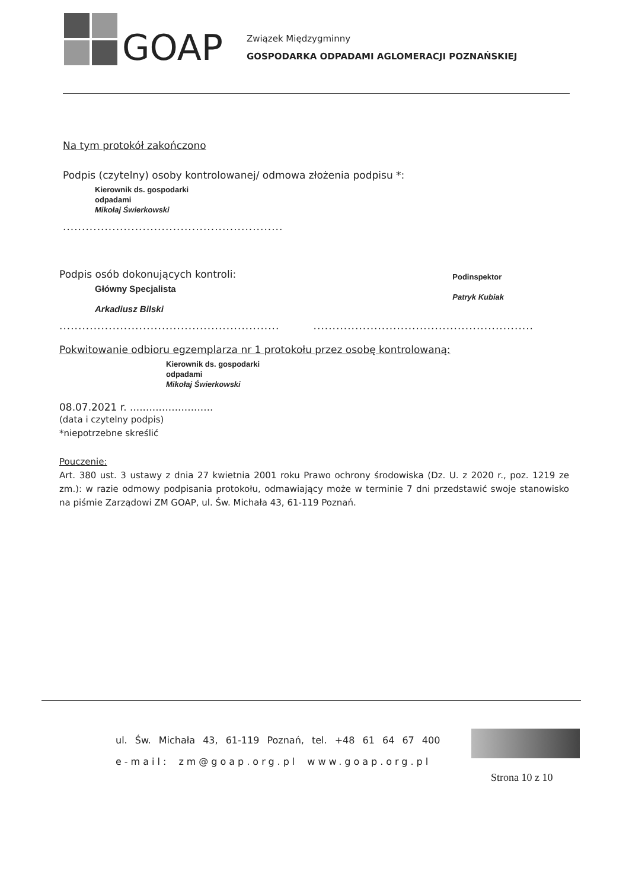GOAP
Związek Międzygminny
GOSPODARKA ODPADAMI AGLOMERACJI POZNAŃSKIEJ
Na tym protokół zakończono
Podpis (czytelny) osoby kontrolowanej/ odmowa złożenia podpisu *:
Kierownik ds. gospodarki
odpadami
Mikołaj Świerkowski
..........................................................
Podpis osób dokonujących kontroli:
Główny Specjalista
Arkadiusz Bilski
Podinspektor
Patryk Kubiak
....................................................................................................................
Pokwitowanie odbioru egzemplarza nr 1 protokołu przez osobę kontrolowaną:
Kierownik ds. gospodarki
odpadami
Mikołaj Świerkowski
08.07.2021 r. ..........................
(data i czytelny podpis)
*niepotrzebne skreślić
Pouczenie:
Art. 380 ust. 3 ustawy z dnia 27 kwietnia 2001 roku Prawo ochrony środowiska (Dz. U. z 2020 r., poz. 1219 ze zm.): w razie odmowy podpisania protokołu, odmawiający może w terminie 7 dni przedstawić swoje stanowisko na piśmie Zarządowi ZM GOAP, ul. Św. Michała 43, 61-119 Poznań.
ul. Św. Michała 43, 61-119 Poznań, tel. +48 61 64 67 400
e-mail: zm@goap.org.pl www.goap.org.pl
Strona 10 z 10